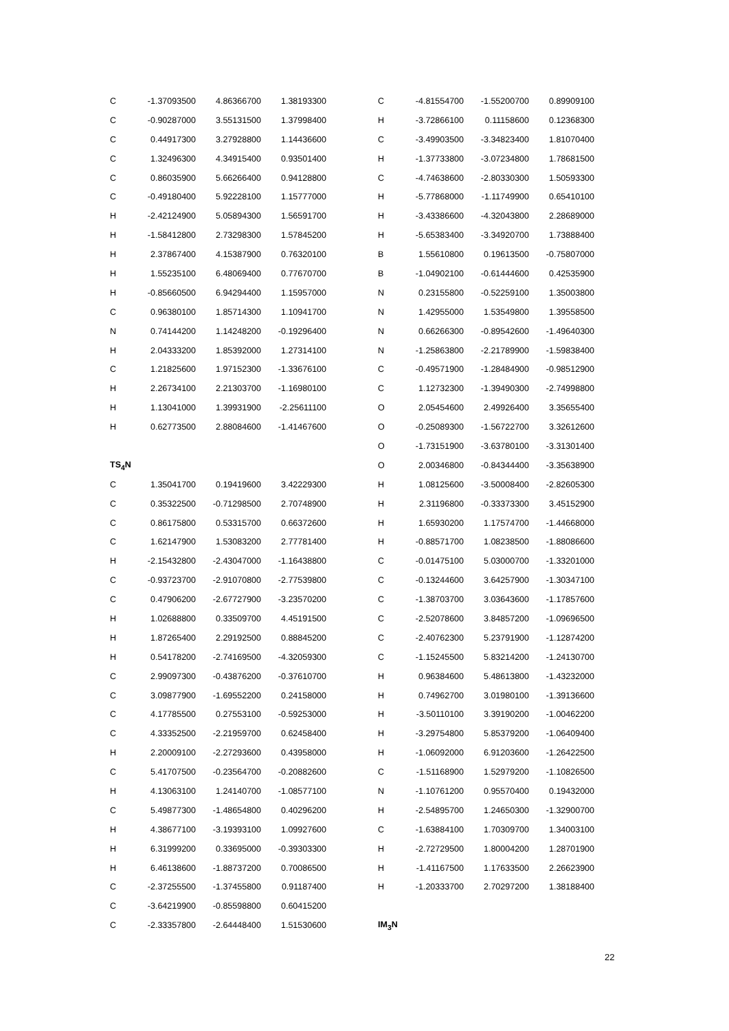| C | -1.37093500 | 4.86366700 | 1.38193300 |
| C | -0.90287000 | 3.55131500 | 1.37998400 |
| C | 0.44917300 | 3.27928800 | 1.14436600 |
| C | 1.32496300 | 4.34915400 | 0.93501400 |
| C | 0.86035900 | 5.66266400 | 0.94128800 |
| C | -0.49180400 | 5.92228100 | 1.15777000 |
| H | -2.42124900 | 5.05894300 | 1.56591700 |
| H | -1.58412800 | 2.73298300 | 1.57845200 |
| H | 2.37867400 | 4.15387900 | 0.76320100 |
| H | 1.55235100 | 6.48069400 | 0.77670700 |
| H | -0.85660500 | 6.94294400 | 1.15957000 |
| C | 0.96380100 | 1.85714300 | 1.10941700 |
| N | 0.74144200 | 1.14248200 | -0.19296400 |
| H | 2.04333200 | 1.85392000 | 1.27314100 |
| C | 1.21825600 | 1.97152300 | -1.33676100 |
| H | 2.26734100 | 2.21303700 | -1.16980100 |
| H | 1.13041000 | 1.39931900 | -2.25611100 |
| H | 0.62773500 | 2.88084600 | -1.41467600 |
| TS<sub>4</sub>N | | | |
| C | 1.35041700 | 0.19419600 | 3.42229300 |
| C | 0.35322500 | -0.71298500 | 2.70748900 |
| C | 0.86175800 | 0.53315700 | 0.66372600 |
| C | 1.62147900 | 1.53083200 | 2.77781400 |
| H | -2.15432800 | -2.43047000 | -1.16438800 |
| C | -0.93723700 | -2.91070800 | -2.77539800 |
| C | 0.47906200 | -2.67727900 | -3.23570200 |
| H | 1.02688800 | 0.33509700 | 4.45191500 |
| H | 1.87265400 | 2.29192500 | 0.88845200 |
| H | 0.54178200 | -2.74169500 | -4.32059300 |
| C | 2.99097300 | -0.43876200 | -0.37610700 |
| C | 3.09877900 | -1.69552200 | 0.24158000 |
| C | 4.17785500 | 0.27553100 | -0.59253000 |
| C | 4.33352500 | -2.21959700 | 0.62458400 |
| H | 2.20009100 | -2.27293600 | 0.43958000 |
| C | 5.41707500 | -0.23564700 | -0.20882600 |
| H | 4.13063100 | 1.24140700 | -1.08577100 |
| C | 5.49877300 | -1.48654800 | 0.40296200 |
| H | 4.38677100 | -3.19393100 | 1.09927600 |
| H | 6.31999200 | 0.33695000 | -0.39303300 |
| H | 6.46138600 | -1.88737200 | 0.70086500 |
| C | -2.37255500 | -1.37455800 | 0.91187400 |
| C | -3.64219900 | -0.85598800 | 0.60415200 |
| C | -2.33357800 | -2.64448400 | 1.51530600 |
| C | -4.81554700 | -1.55200700 | 0.89909100 |
| H | -3.72866100 | 0.11158600 | 0.12368300 |
| C | -3.49903500 | -3.34823400 | 1.81070400 |
| H | -1.37733800 | -3.07234800 | 1.78681500 |
| C | -4.74638600 | -2.80330300 | 1.50593300 |
| H | -5.77868000 | -1.11749900 | 0.65410100 |
| H | -3.43386600 | -4.32043800 | 2.28689000 |
| H | -5.65383400 | -3.34920700 | 1.73888400 |
| B | 1.55610800 | 0.19613500 | -0.75807000 |
| B | -1.04902100 | -0.61444600 | 0.42535900 |
| N | 0.23155800 | -0.52259100 | 1.35003800 |
| N | 1.42955000 | 1.53549800 | 1.39558500 |
| N | 0.66266300 | -0.89542600 | -1.49640300 |
| N | -1.25863800 | -2.21789900 | -1.59838400 |
| C | -0.49571900 | -1.28484900 | -0.98512900 |
| C | 1.12732300 | -1.39490300 | -2.74998800 |
| O | 2.05454600 | 2.49926400 | 3.35655400 |
| O | -0.25089300 | -1.56722700 | 3.32612600 |
| O | -1.73151900 | -3.63780100 | -3.31301400 |
| O | 2.00346800 | -0.84344400 | -3.35638900 |
| H | 1.08125600 | -3.50008400 | -2.82605300 |
| H | 2.31196800 | -0.33373300 | 3.45152900 |
| H | 1.65930200 | 1.17574700 | -1.44668000 |
| H | -0.88571700 | 1.08238500 | -1.88086600 |
| C | -0.01475100 | 5.03000700 | -1.33201000 |
| C | -0.13244600 | 3.64257900 | -1.30347100 |
| C | -1.38703700 | 3.03643600 | -1.17857600 |
| C | -2.52078600 | 3.84857200 | -1.09696500 |
| C | -2.40762300 | 5.23791900 | -1.12874200 |
| C | -1.15245500 | 5.83214200 | -1.24130700 |
| H | 0.96384600 | 5.48613800 | -1.43232000 |
| H | 0.74962700 | 3.01980100 | -1.39136600 |
| H | -3.50110100 | 3.39190200 | -1.00462200 |
| H | -3.29754800 | 5.85379200 | -1.06409400 |
| H | -1.06092000 | 6.91203600 | -1.26422500 |
| C | -1.51168900 | 1.52979200 | -1.10826500 |
| N | -1.10761200 | 0.95570400 | 0.19432000 |
| H | -2.54895700 | 1.24650300 | -1.32900700 |
| C | -1.63884100 | 1.70309700 | 1.34003100 |
| H | -2.72729500 | 1.80004200 | 1.28701900 |
| H | -1.41167500 | 1.17633500 | 2.26623900 |
| H | -1.20333700 | 2.70297200 | 1.38188400 |
| IM<sub>3</sub>N | | | |
22